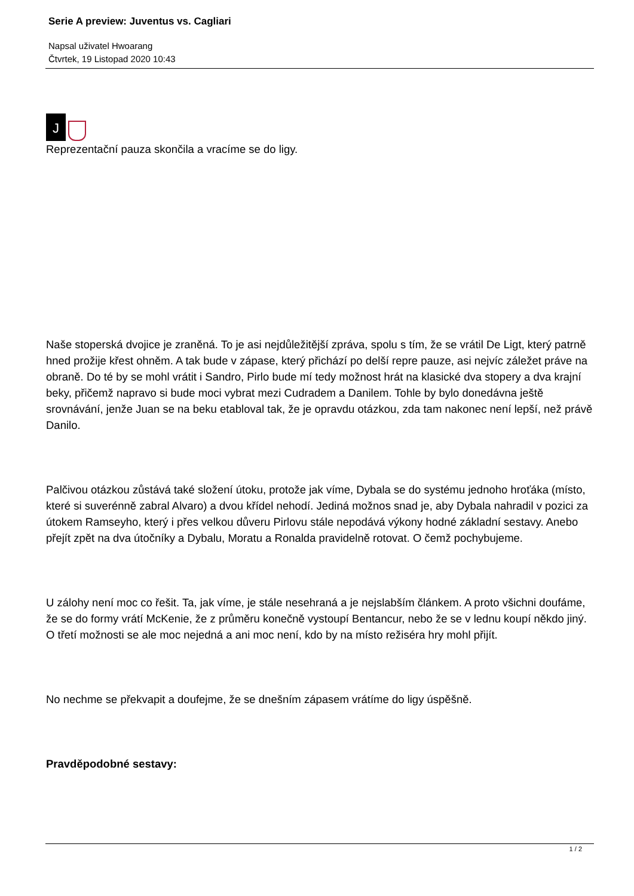Serie A preview: Juventus vs. Cagliari
Napsal uživatel Hwoarang
Čtvrtek, 19 Listopad 2020 10:43
J
Reprezentační pauza skončila a vracíme se do ligy.
Naše stoperská dvojice je zraněná. To je asi nejdůležitější zpráva, spolu s tím, že se vrátil De Ligt, který patrně hned prožije křest ohněm. A tak bude v zápase, který přichází po delší repre pauze, asi nejvíc záležet práve na obraně. Do té by se mohl vrátit i Sandro, Pirlo bude mí tedy možnost hrát na klasické dva stopery a dva krajní beky, přičemž napravo si bude moci vybrat mezi Cudradem a Danilem. Tohle by bylo donedávna ještě srovnávání, jenže Juan se na beku etabloval tak, že je opravdu otázkou, zda tam nakonec není lepší, než právě Danilo.
Palčivou otázkou zůstává také složení útoku, protože jak víme, Dybala se do systému jednoho hroťáka (místo, které si suverénně zabral Alvaro) a dvou křídel nehodí. Jediná možnos snad je, aby Dybala nahradil v pozici za útokem Ramseyho, který i přes velkou důveru Pirlovu stále nepodává výkony hodné základní sestavy. Anebo přejít zpět na dva útočníky a Dybalu, Moratu a Ronalda pravidelně rotovat. O čemž pochybujeme.
U zálohy není moc co řešit. Ta, jak víme, je stále nesehraná a je nejslabším článkem. A proto všichni doufáme, že se do formy vrátí McKenie, že z průměru konečně vystoupí Bentancur, nebo že se v lednu koupí někdo jiný. O třetí možnosti se ale moc nejedná a ani moc není, kdo by na místo režiséra hry mohl přijít.
No nechme se překvapit a doufejme, že se dnešním zápasem vrátíme do ligy úspěšně.
Pravděpodobné sestavy:
1 / 2